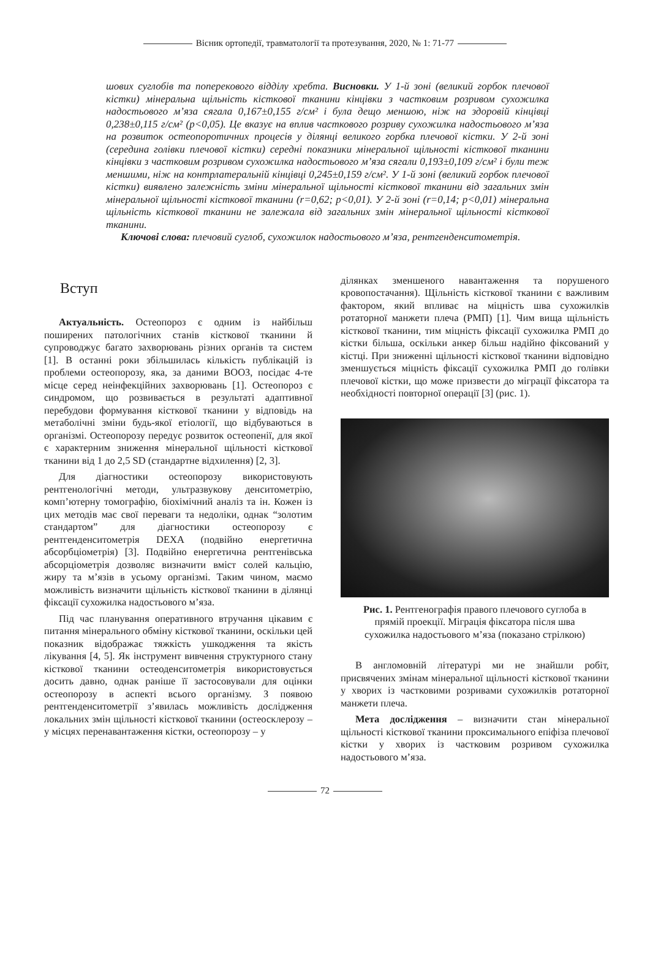Вісник ортопедії, травматології та протезування, 2020, № 1: 71-77
шових суглобів та поперекового відділу хребта. Висновки. У 1-й зоні (великий горбок плечової кістки) мінеральна щільність кісткової тканини кінцівки з частковим розривом сухожилка надостьового м’яза сягала 0,167±0,155 г/см² і була дещо меншою, ніж на здоровій кінцівці 0,238±0,115 г/см² (p<0,05). Це вказує на вплив часткового розриву сухожилка надостьового м’яза на розвиток остеопоротичних процесів у ділянці великого горбка плечової кістки. У 2-й зоні (середина голівки плечової кістки) середні показники мінеральної щільності кісткової тканини кінцівки з частковим розривом сухожилка надостьового м’яза сягали 0,193±0,109 г/см² і були теж меншими, ніж на контрлатеральній кінцівці 0,245±0,159 г/см². У 1-й зоні (великий горбок плечової кістки) виявлено залежність зміни мінеральної щільності кісткової тканини від загальних змін мінеральної щільності кісткової тканини (r=0,62; p<0,01). У 2-й зоні (r=0,14; p<0,01) мінеральна щільність кісткової тканини не залежала від загальних змін мінеральної щільності кісткової тканини.
Ключові слова: плечовий суглоб, сухожилок надостьового м’яза, рентгенденситометрія.
Вступ
Актуальність. Остеопороз є одним із найбільш поширених патологічних станів кісткової тканини й супроводжує багато захворювань різних органів та систем [1]. В останні роки збільшилась кількість публікацій із проблеми остеопорозу, яка, за даними ВООЗ, посідає 4-те місце серед неінфекційних захворювань [1]. Остеопороз є синдромом, що розвивається в результаті адаптивної перебудови формування кісткової тканини у відповідь на метаболічні зміни будь-якої етіології, що відбуваються в організмі. Остеопорозу передує розвиток остеопенії, для якої є характерним зниження мінеральної щільності кісткової тканини від 1 до 2,5 SD (стандартне відхилення) [2, 3].
Для діагностики остеопорозу використовують рентгенологічні методи, ультразвукову денситометрію, комп’ютерну томографію, біохімічний аналіз та ін. Кожен із цих методів має свої переваги та недоліки, однак “золотим стандартом” для діагностики остеопорозу є рентгенденситометрія DEXA (подвійно енергетична абсорбціометрія) [3]. Подвійно енергетична рентгенівська абсорціометрія дозволяє визначити вміст солей кальцію, жиру та м’язів в усьому організмі. Таким чином, маємо можливість визначити щільність кісткової тканини в ділянці фіксації сухожилка надостьового м’яза.
Під час планування оперативного втручання цікавим є питання мінерального обміну кісткової тканини, оскільки цей показник відображає тяжкість ушкодження та якість лікування [4, 5]. Як інструмент вивчення структурного стану кісткової тканини остеоденситометрія використовується досить давно, однак раніше її застосовували для оцінки остеопорозу в аспекті всього організму. З появою рентгенденситометрії з’явилась можливість дослідження локальних змін щільності кісткової тканини (остеосклерозу – у місцях перенавантаження кістки, остеопорозу – у
ділянках зменшеного навантаження та порушеного кровопостачання). Щільність кісткової тканини є важливим фактором, який впливає на міцність шва сухожилків ротаторної манжети плеча (РМП) [1]. Чим вища щільність кісткової тканини, тим міцність фіксації сухожилка РМП до кістки більша, оскільки анкер більш надійно фіксований у кістці. При зниженні щільності кісткової тканини відповідно зменшується міцність фіксації сухожилка РМП до голівки плечової кістки, що може призвести до міграції фіксатора та необхідності повторної операції [3] (рис. 1).
Рис. 1. Рентгенографія правого плечового суглоба в прямій проекції. Міграція фіксатора після шва сухожилка надостьового м’яза (показано стрілкою)
В англомовній літературі ми не знайшли робіт, присвячених змінам мінеральної щільності кісткової тканини у хворих із частковими розривами сухожилків ротаторної манжети плеча.
Мета дослідження – визначити стан мінеральної щільності кісткової тканини проксимального епіфіза плечової кістки у хворих із частковим розривом сухожилка надостьового м’яза.
72